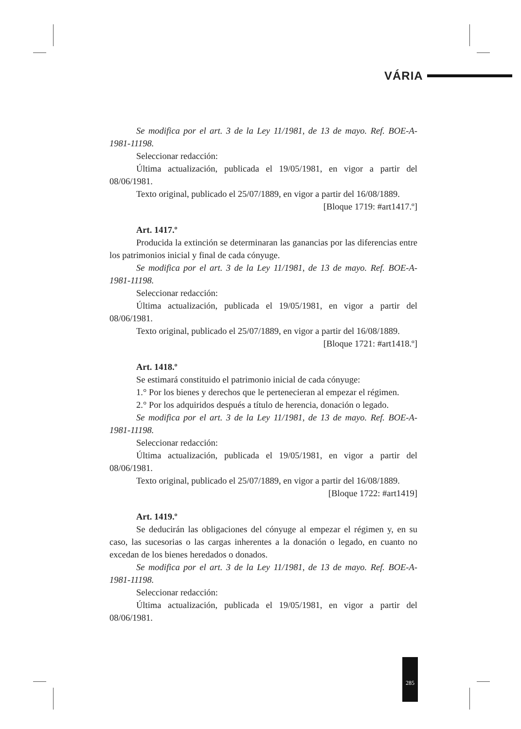VÁRIA
Se modifica por el art. 3 de la Ley 11/1981, de 13 de mayo. Ref. BOE-A-1981-11198.
Seleccionar redacción:
Última actualización, publicada el 19/05/1981, en vigor a partir del 08/06/1981.
Texto original, publicado el 25/07/1889, en vigor a partir del 16/08/1889.
[Bloque 1719: #art1417.º]
Art. 1417.º
Producida la extinción se determinaran las ganancias por las diferencias entre los patrimonios inicial y final de cada cónyuge.
Se modifica por el art. 3 de la Ley 11/1981, de 13 de mayo. Ref. BOE-A-1981-11198.
Seleccionar redacción:
Última actualización, publicada el 19/05/1981, en vigor a partir del 08/06/1981.
Texto original, publicado el 25/07/1889, en vigor a partir del 16/08/1889.
[Bloque 1721: #art1418.º]
Art. 1418.º
Se estimará constituido el patrimonio inicial de cada cónyuge:
1.° Por los bienes y derechos que le pertenecieran al empezar el régimen.
2.° Por los adquiridos después a título de herencia, donación o legado.
Se modifica por el art. 3 de la Ley 11/1981, de 13 de mayo. Ref. BOE-A-1981-11198.
Seleccionar redacción:
Última actualización, publicada el 19/05/1981, en vigor a partir del 08/06/1981.
Texto original, publicado el 25/07/1889, en vigor a partir del 16/08/1889.
[Bloque 1722: #art1419]
Art. 1419.º
Se deducirán las obligaciones del cónyuge al empezar el régimen y, en su caso, las sucesorias o las cargas inherentes a la donación o legado, en cuanto no excedan de los bienes heredados o donados.
Se modifica por el art. 3 de la Ley 11/1981, de 13 de mayo. Ref. BOE-A-1981-11198.
Seleccionar redacción:
Última actualización, publicada el 19/05/1981, en vigor a partir del 08/06/1981.
285